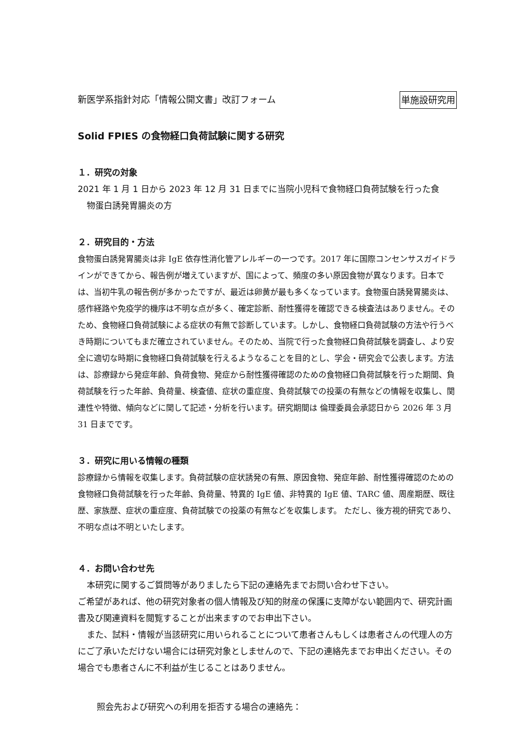新医学系指針対応「情報公開文書」改訂フォーム 単施設研究用
Solid FPIES の食物経口負荷試験に関する研究
１．研究の対象
2021 年 1 月 1 日から 2023 年 12 月 31 日までに当院小児科で食物経口負荷試験を行った食
物蛋白誘発胃腸炎の方
２．研究目的・方法
食物蛋白誘発胃腸炎は非 IgE 依存性消化管アレルギーの一つです。2017 年に国際コンセンサスガイドラインができてから、報告例が増えていますが、国によって、頻度の多い原因食物が異なります。日本では、当初牛乳の報告例が多かったですが、最近は卵黄が最も多くなっています。食物蛋白誘発胃腸炎は、感作経路や免疫学的機序は不明な点が多く、確定診断、耐性獲得を確認できる検査法はありません。そのため、食物経口負荷試験による症状の有無で診断しています。しかし、食物経口負荷試験の方法や行うべき時期についてもまだ確立されていません。そのため、当院で行った食物経口負荷試験を調査し、より安全に適切な時期に食物経口負荷試験を行えるようなることを目的とし、学会・研究会で公表します。方法は、診療録から発症年齢、負荷食物、発症から耐性獲得確認のための食物経口負荷試験を行った期間、負荷試験を行った年齢、負荷量、検査値、症状の重症度、負荷試験での投薬の有無などの情報を収集し、関連性や特徴、傾向などに関して記述・分析を行います。研究期間は 倫理委員会承認日から 2026 年 3 月 31 日までです。
３．研究に用いる情報の種類
診療録から情報を収集します。負荷試験の症状誘発の有無、原因食物、発症年齢、耐性獲得確認のための食物経口負荷試験を行った年齢、負荷量、特異的 IgE 値、非特異的 IgE 値、TARC 値、周産期歴、既往歴、家族歴、症状の重症度、負荷試験での投薬の有無などを収集します。 ただし、後方視的研究であり、不明な点は不明といたします。
４．お問い合わせ先
本研究に関するご質問等がありましたら下記の連絡先までお問い合わせ下さい。
ご希望があれば、他の研究対象者の個人情報及び知的財産の保護に支障がない範囲内で、研究計画書及び関連資料を閲覧することが出来ますのでお申出下さい。
また、試料・情報が当該研究に用いられることについて患者さんもしくは患者さんの代理人の方にご了承いただけない場合には研究対象としませんので、下記の連絡先までお申出ください。その場合でも患者さんに不利益が生じることはありません。
照会先および研究への利用を拒否する場合の連絡先：